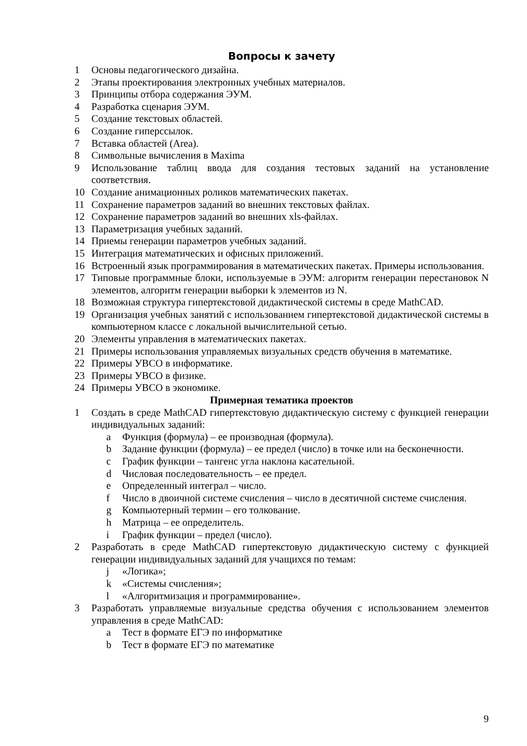Вопросы к зачету
1 Основы педагогического дизайна.
2 Этапы проектирования электронных учебных материалов.
3 Принципы отбора содержания ЭУМ.
4 Разработка сценария ЭУМ.
5 Создание текстовых областей.
6 Создание гиперссылок.
7 Вставка областей (Area).
8 Символьные вычисления в Maxima
9 Использование таблиц ввода для создания тестовых заданий на установление соответствия.
10 Создание анимационных роликов математических пакетах.
11 Сохранение параметров заданий во внешних текстовых файлах.
12 Сохранение параметров заданий во внешних xls-файлах.
13 Параметризация учебных заданий.
14 Приемы генерации параметров учебных заданий.
15 Интеграция математических и офисных приложений.
16 Встроенный язык программирования в математических пакетах. Примеры использования.
17 Типовые программные блоки, используемые в ЭУМ: алгоритм генерации перестановок N элементов, алгоритм генерации выборки k элементов из N.
18 Возможная структура гипертекстовой дидактической системы в среде MathCAD.
19 Организация учебных занятий с использованием гипертекстовой дидактической системы в компьютерном классе с локальной вычислительной сетью.
20 Элементы управления в математических пакетах.
21 Примеры использования управляемых визуальных средств обучения в математике.
22 Примеры УВСО в информатике.
23 Примеры УВСО в физике.
24 Примеры УВСО в экономике.
Примерная тематика проектов
1 Создать в среде MathCAD гипертекстовую дидактическую систему с функцией генерации индивидуальных заданий:
a Функция (формула) – ее производная (формула).
b Задание функции (формула) – ее предел (число) в точке или на бесконечности.
c График функции – тангенс угла наклона касательной.
d Числовая последовательность – ее предел.
e Определенный интеграл – число.
f Число в двоичной системе счисления – число в десятичной системе счисления.
g Компьютерный термин – его толкование.
h Матрица – ее определитель.
i График функции – предел (число).
2 Разработать в среде MathCAD гипертекстовую дидактическую систему с функцией генерации индивидуальных заданий для учащихся по темам:
j «Логика»;
k «Системы счисления»;
l «Алгоритмизация и программирование».
3 Разработать управляемые визуальные средства обучения с использованием элементов управления в среде MathCAD:
a Тест в формате ЕГЭ по информатике
b Тест в формате ЕГЭ по математике
9